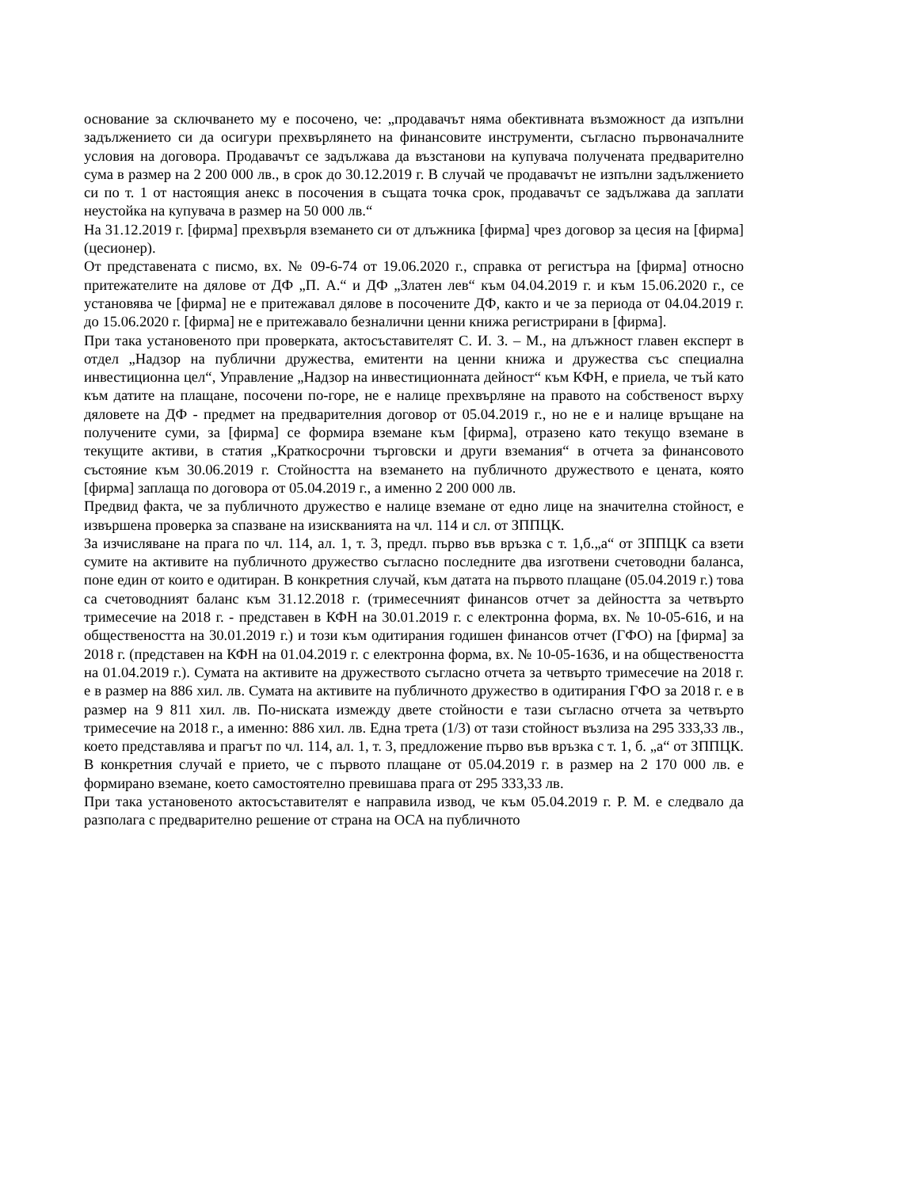основание за сключването му е посочено, че: „продавачът няма обективната възможност да изпълни задължението си да осигури прехвърлянето на финансовите инструменти, съгласно първоначалните условия на договора. Продавачът се задължава да възстанови на купувача получената предварително сума в размер на 2 200 000 лв., в срок до 30.12.2019 г. В случай че продавачът не изпълни задължението си по т. 1 от настоящия анекс в посочения в същата точка срок, продавачът се задължава да заплати неустойка на купувача в размер на 50 000 лв.“
На 31.12.2019 г. [фирма] прехвърля вземането си от длъжника [фирма] чрез договор за цесия на [фирма] (цесионер).
От представената с писмо, вх. № 09-6-74 от 19.06.2020 г., справка от регистъра на [фирма] относно притежателите на дялове от ДФ „П. А.“ и ДФ „Златен лев“ към 04.04.2019 г. и към 15.06.2020 г., се установява че [фирма] не е притежавал дялове в посочените ДФ, както и че за периода от 04.04.2019 г. до 15.06.2020 г. [фирма] не е притежавало безналични ценни книжа регистрирани в [фирма].
При така установеното при проверката, актосъставителят С. И. З. – М., на длъжност главен експерт в отдел „Надзор на публични дружества, емитенти на ценни книжа и дружества със специална инвестиционна цел“, Управление „Надзор на инвестиционната дейност“ към КФН, е приела, че тъй като към датите на плащане, посочени по-горе, не е налице прехвърляне на правото на собственост върху дяловете на ДФ - предмет на предварителния договор от 05.04.2019 г., но не е и налице връщане на получените суми, за [фирма] се формира вземане към [фирма], отразено като текущо вземане в текущите активи, в статия „Краткосрочни търговски и други вземания“ в отчета за финансовото състояние към 30.06.2019 г. Стойността на вземането на публичното дружеството е цената, която [фирма] заплаща по договора от 05.04.2019 г., а именно 2 200 000 лв.
Предвид факта, че за публичното дружество е налице вземане от едно лице на значителна стойност, е извършена проверка за спазване на изискванията на чл. 114 и сл. от ЗППЦК.
За изчисляване на прага по чл. 114, ал. 1, т. 3, предл. първо във връзка с т. 1,б.„а“ от ЗППЦК са взети сумите на активите на публичното дружество съгласно последните два изготвени счетоводни баланса, поне един от които е одитиран. В конкретния случай, към датата на първото плащане (05.04.2019 г.) това са счетоводният баланс към 31.12.2018 г. (тримесечният финансов отчет за дейността за четвърто тримесечие на 2018 г. - представен в КФН на 30.01.2019 г. с електронна форма, вх. № 10-05-616, и на обществеността на 30.01.2019 г.) и този към одитирания годишен финансов отчет (ГФО) на [фирма] за 2018 г. (представен на КФН на 01.04.2019 г. с електронна форма, вх. № 10-05-1636, и на обществеността на 01.04.2019 г.). Сумата на активите на дружеството съгласно отчета за четвърто тримесечие на 2018 г. е в размер на 886 хил. лв. Сумата на активите на публичното дружество в одитирания ГФО за 2018 г. е в размер на 9 811 хил. лв. По-ниската измежду двете стойности е тази съгласно отчета за четвърто тримесечие на 2018 г., а именно: 886 хил. лв. Една трета (1/3) от тази стойност възлиза на 295 333,33 лв., което представлява и прагът по чл. 114, ал. 1, т. 3, предложение първо във връзка с т. 1, б. „а“ от ЗППЦК. В конкретния случай е прието, че с първото плащане от 05.04.2019 г. в размер на 2 170 000 лв. е формирано вземане, което самостоятелно превишава прага от 295 333,33 лв.
При така установеното актосъставителят е направила извод, че към 05.04.2019 г. Р. М. е следвало да разполага с предварително решение от страна на ОСА на публичното